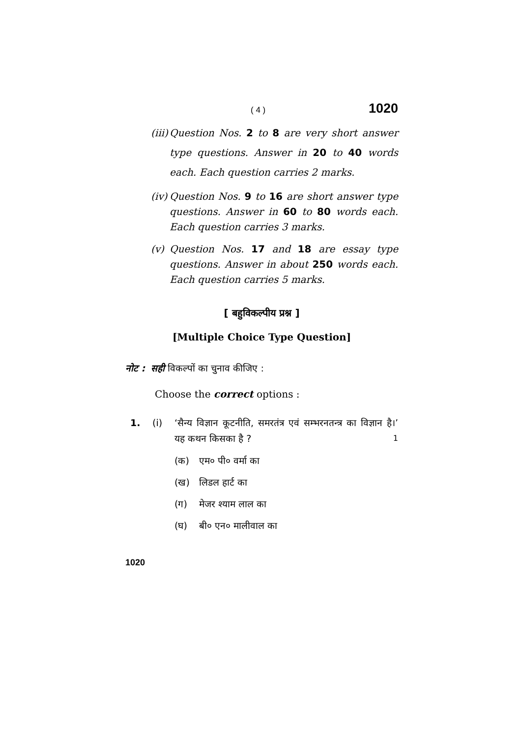( 4 ) 1020
(iii) Question Nos. 2 to 8 are very short answer type questions. Answer in 20 to 40 words each. Each question carries 2 marks.
(iv) Question Nos. 9 to 16 are short answer type questions. Answer in 60 to 80 words each. Each question carries 3 marks.
(v) Question Nos. 17 and 18 are essay type questions. Answer in about 250 words each. Each question carries 5 marks.
[ बहुविकल्पीय प्रश्न ]
[Multiple Choice Type Question]
नोट : सही विकल्पों का चुनाव कीजिए :
Choose the correct options :
1. (i) ‘सैन्य विज्ञान कूटनीति, समरतंत्र एवं सम्भरनतन्त्र का विज्ञान है।’ यह कथन किसका है ? 1
(क) एम० पी० वर्मा का
(ख) लिडल हार्ट का
(ग) मेजर श्याम लाल का
(घ) बी० एन० मालीवाल का
1020